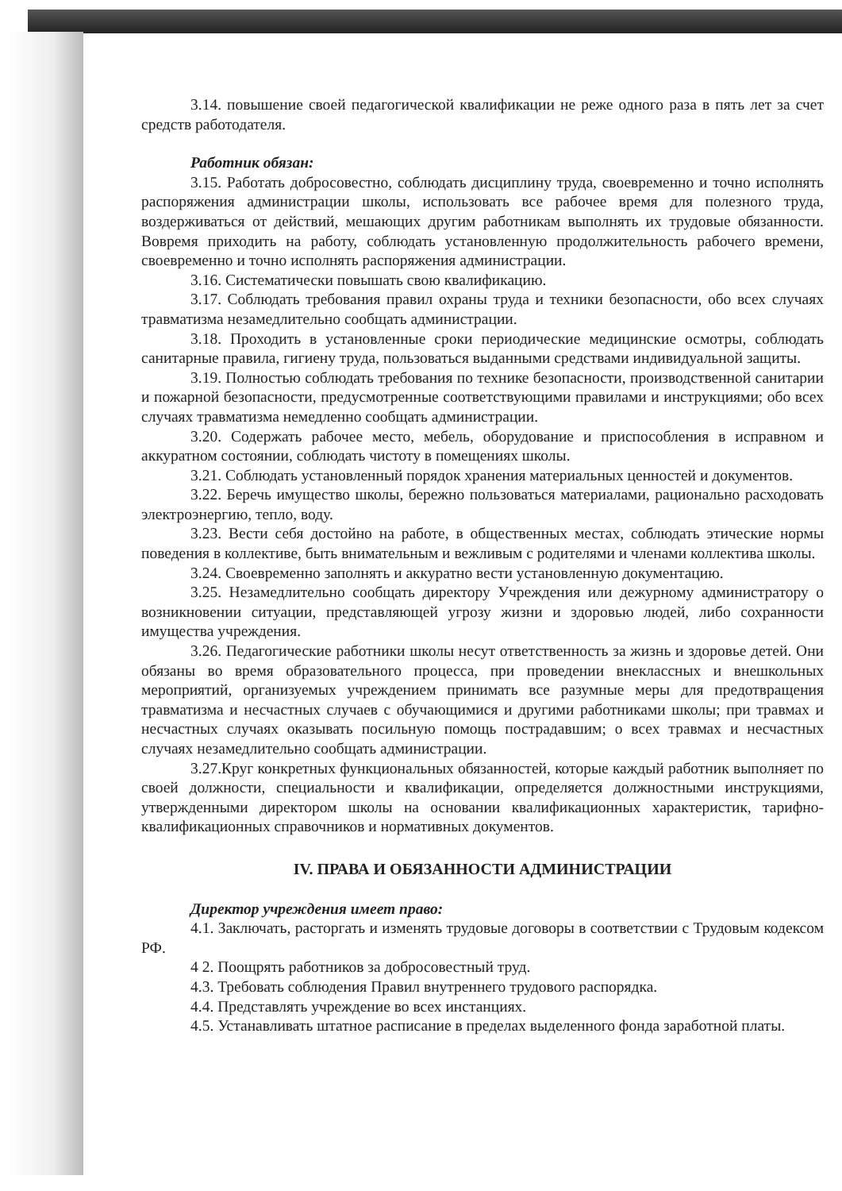3.14. повышение своей педагогической квалификации не реже одного раза в пять лет за счет средств работодателя.
Работник обязан:
3.15. Работать добросовестно, соблюдать дисциплину труда, своевременно и точно исполнять распоряжения администрации школы, использовать все рабочее время для полезного труда, воздерживаться от действий, мешающих другим работникам выполнять их трудовые обязанности. Вовремя приходить на работу, соблюдать установленную продолжительность рабочего времени, своевременно и точно исполнять распоряжения администрации.
3.16. Систематически повышать свою квалификацию.
3.17. Соблюдать требования правил охраны труда и техники безопасности, обо всех случаях травматизма незамедлительно сообщать администрации.
3.18. Проходить в установленные сроки периодические медицинские осмотры, соблюдать санитарные правила, гигиену труда, пользоваться выданными средствами индивидуальной защиты.
3.19. Полностью соблюдать требования по технике безопасности, производственной санитарии и пожарной безопасности, предусмотренные соответствующими правилами и инструкциями; обо всех случаях травматизма немедленно сообщать администрации.
3.20. Содержать рабочее место, мебель, оборудование и приспособления в исправном и аккуратном состоянии, соблюдать чистоту в помещениях школы.
3.21. Соблюдать установленный порядок хранения материальных ценностей и документов.
3.22. Беречь имущество школы, бережно пользоваться материалами, рационально расходовать электроэнергию, тепло, воду.
3.23. Вести себя достойно на работе, в общественных местах, соблюдать этические нормы поведения в коллективе, быть внимательным и вежливым с родителями и членами коллектива школы.
3.24. Своевременно заполнять и аккуратно вести установленную документацию.
3.25. Незамедлительно сообщать директору Учреждения или дежурному администратору о возникновении ситуации, представляющей угрозу жизни и здоровью людей, либо сохранности имущества учреждения.
3.26. Педагогические работники школы несут ответственность за жизнь и здоровье детей. Они обязаны во время образовательного процесса, при проведении внеклассных и внешкольных мероприятий, организуемых учреждением принимать все разумные меры для предотвращения травматизма и несчастных случаев с обучающимися и другими работниками школы; при травмах и несчастных случаях оказывать посильную помощь пострадавшим; о всех травмах и несчастных случаях незамедлительно сообщать администрации.
3.27.Круг конкретных функциональных обязанностей, которые каждый работник выполняет по своей должности, специальности и квалификации, определяется должностными инструкциями, утвержденными директором школы на основании квалификационных характеристик, тарифно- квалификационных справочников и нормативных документов.
IV. ПРАВА И ОБЯЗАННОСТИ АДМИНИСТРАЦИИ
Директор учреждения имеет право:
4.1. Заключать, расторгать и изменять трудовые договоры в соответствии с Трудовым кодексом РФ.
4 2. Поощрять работников за добросовестный труд.
4.3. Требовать соблюдения Правил внутреннего трудового распорядка.
4.4. Представлять учреждение во всех инстанциях.
4.5. Устанавливать штатное расписание в пределах выделенного фонда заработной платы.